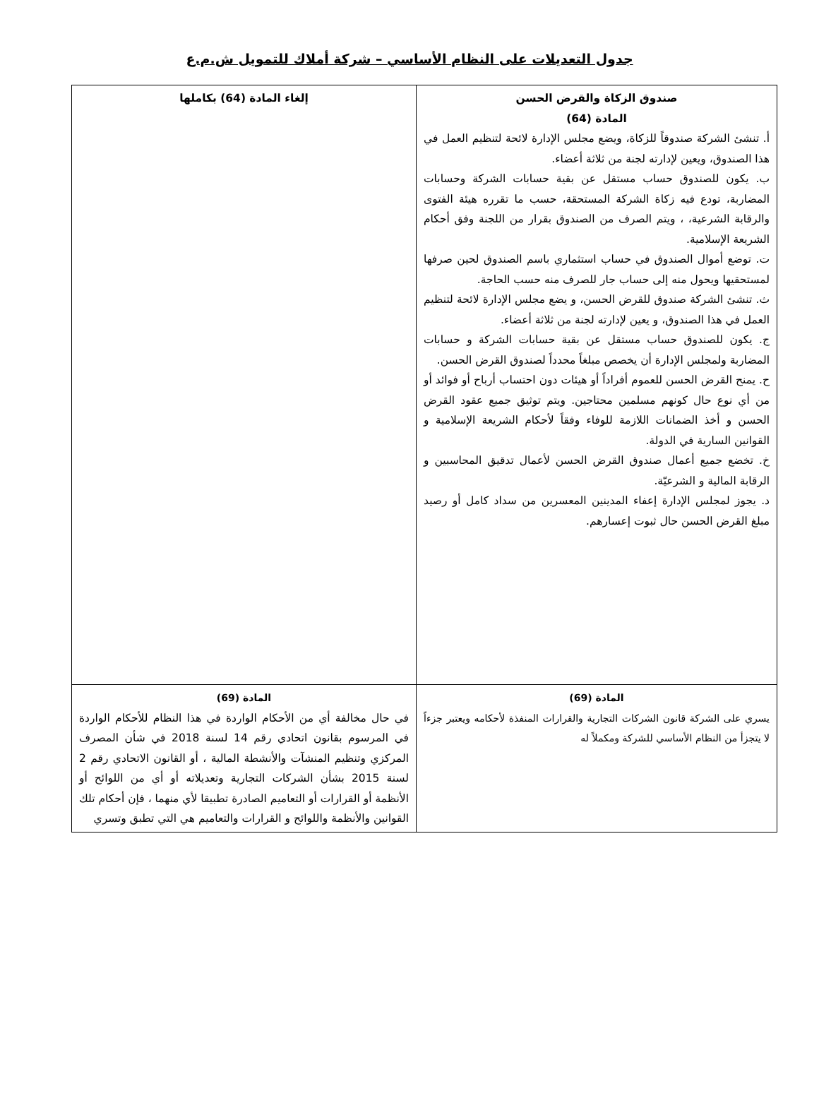جدول التعديلات على النظام الأساسي – شركة أملاك للتمويل ش.م.ع
| صندوق الزكاة والقرض الحسن المادة (64) أ. تنشئ الشركة صندوقاً للزكاة، ويضع مجلس الإدارة لائحة لتنظيم العمل في هذا الصندوق، ويعين لإدارته لجنة من ثلاثة أعضاء. ب. يكون للصندوق حساب مستقل عن بقية حسابات الشركة وحسابات المضاربة، تودع فيه زكاة الشركة المستحقة، حسب ما تقرره هيئة الفتوى والرقابة الشرعية، ، ويتم الصرف من الصندوق بقرار من اللجنة وفق أحكام الشريعة الإسلامية. ت. توضع أموال الصندوق في حساب استثماري باسم الصندوق لحين صرفها لمستحقيها ويحول منه إلى حساب جار للصرف منه حسب الحاجة. ث. تنشئ الشركة صندوق للقرض الحسن، و يضع مجلس الإدارة لائحة لتنظيم العمل في هذا الصندوق، و يعين لإدارته لجنة من ثلاثة أعضاء. ج. يكون للصندوق حساب مستقل عن بقية حسابات الشركة و حسابات المضاربة ولمجلس الإدارة أن يخصص مبلغاً محدداً لصندوق القرض الحسن. ح. يمنح القرض الحسن للعموم أفراداً أو هيئات دون احتساب أرباح أو فوائد أو من أي نوع حال كونهم مسلمين محتاجين. ويتم توثيق جميع عقود القرض الحسن و أخذ الضمانات اللازمة للوفاء وفقاً لأحكام الشريعة الإسلامية و القوانين السارية في الدولة. خ. تخضع جميع أعمال صندوق القرض الحسن لأعمال تدقيق المحاسبين و الرقابة المالية و الشرعيّة. د. يجوز لمجلس الإدارة إعفاء المدينين المعسرين من سداد كامل أو رصيد مبلغ القرض الحسن حال ثبوت إعسارهم. | إلغاء المادة (64) بكاملها |
| المادة (69) يسري على الشركة قانون الشركات التجارية والقرارات المنفذة لأحكامه ويعتبر جزءاً لا يتجزأ من النظام الأساسي للشركة ومكملاً له | المادة (69) في حال مخالفة أي من الأحكام الواردة في هذا النظام للأحكام الواردة في المرسوم بقانون اتحادي رقم 14 لسنة 2018 في شأن المصرف المركزي وتنظيم المنشآت والأنشطة المالية ، أو القانون الاتحادي رقم 2 لسنة 2015 بشأن الشركات التجارية وتعديلاته أو أي من اللوائح أو الأنظمة أو القرارات أو التعاميم الصادرة تطبيقا لأي منهما ، فإن أحكام تلك القوانين والأنظمة واللوائح و القرارات والتعاميم هي التي تطبق وتسري |